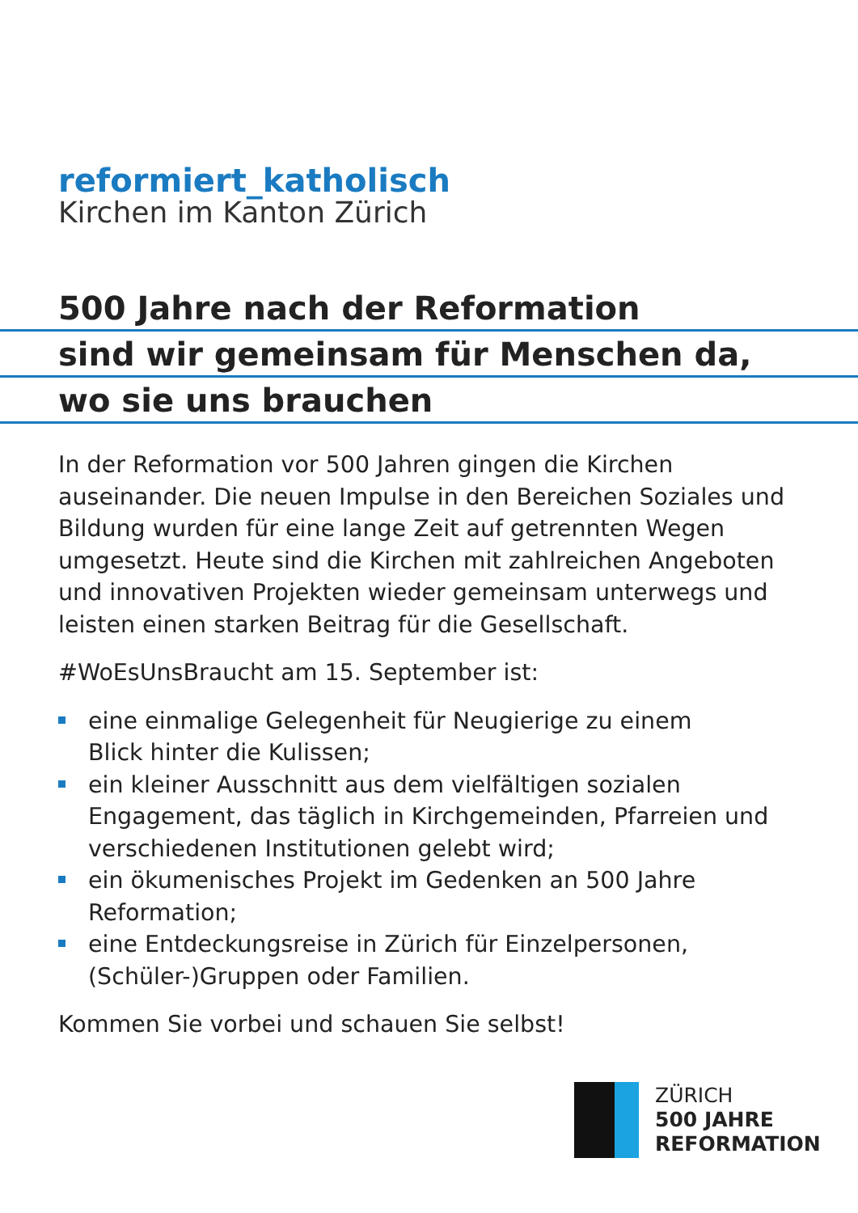reformiert_katholisch
Kirchen im Kanton Zürich
500 Jahre nach der Reformation
sind wir gemeinsam für Menschen da,
wo sie uns brauchen
In der Reformation vor 500 Jahren gingen die Kirchen auseinander. Die neuen Impulse in den Bereichen Soziales und Bildung wurden für eine lange Zeit auf getrennten Wegen umgesetzt. Heute sind die Kirchen mit zahlreichen Angeboten und innovativen Projekten wieder gemeinsam unterwegs und leisten einen starken Beitrag für die Gesellschaft.
#WoEsUnsBraucht am 15. September ist:
eine einmalige Gelegenheit für Neugierige zu einem
Blick hinter die Kulissen;
ein kleiner Ausschnitt aus dem vielfältigen sozialen Engagement, das täglich in Kirchgemeinden, Pfarreien und verschiedenen Institutionen gelebt wird;
ein ökumenisches Projekt im Gedenken an 500 Jahre Reformation;
eine Entdeckungsreise in Zürich für Einzelpersonen,
(Schüler-)Gruppen oder Familien.
Kommen Sie vorbei und schauen Sie selbst!
ZÜRICH
500 JAHRE
REFORMATION